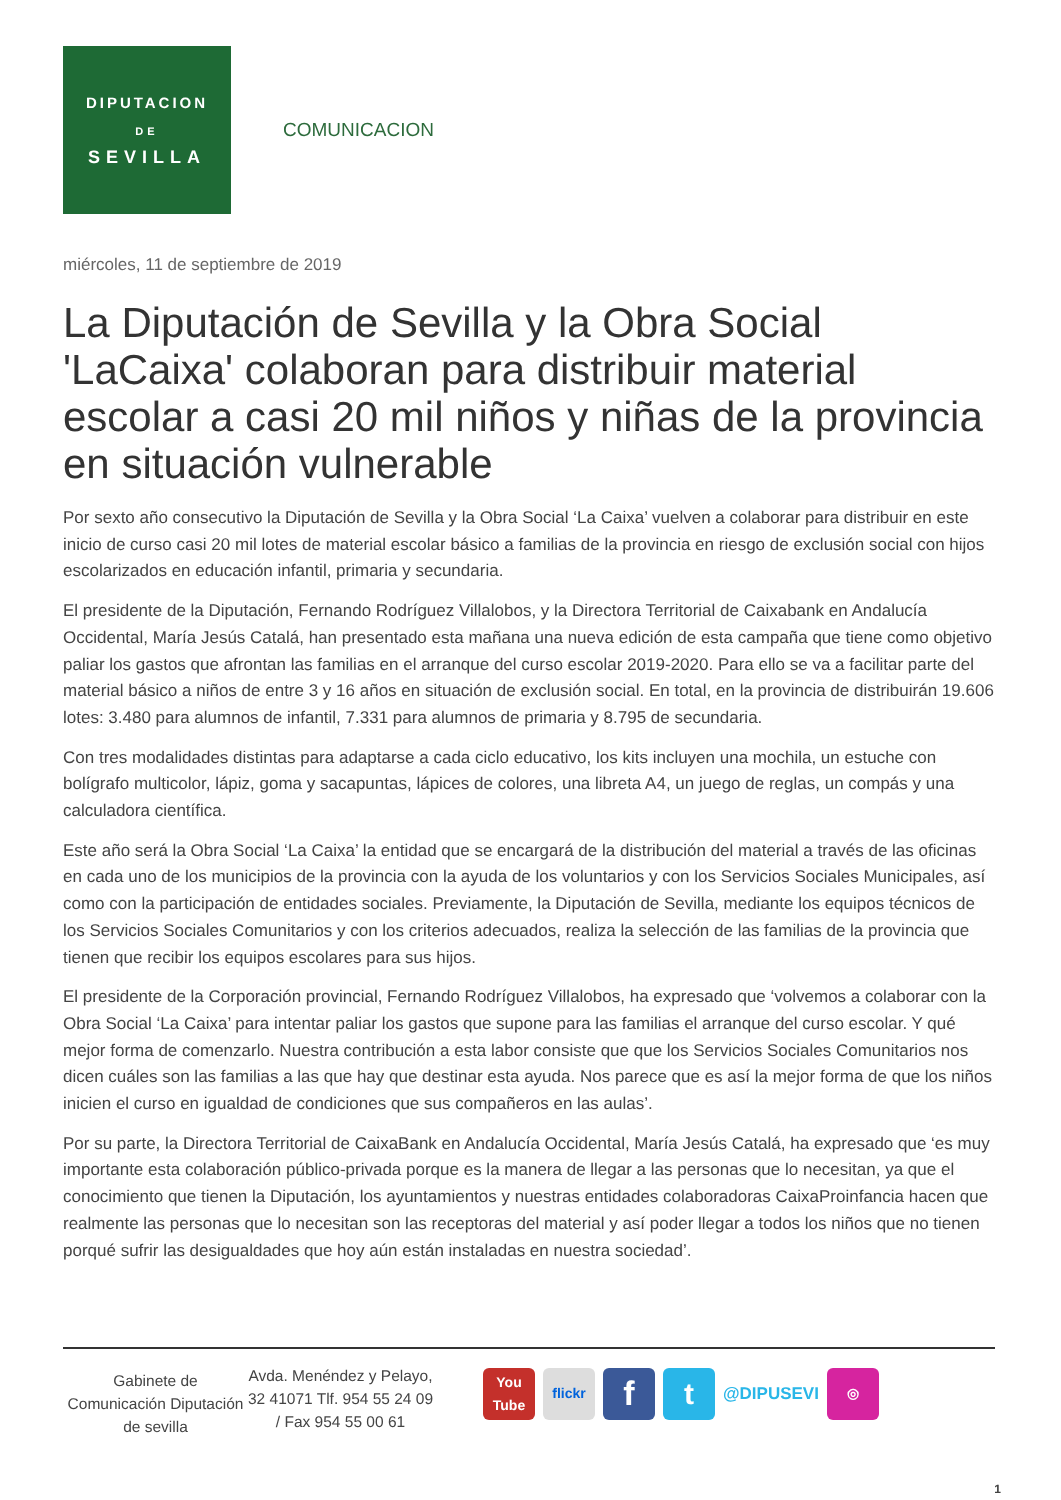DIPUTACION
DE
SEVILLA
COMUNICACION
miércoles, 11 de septiembre de 2019
La Diputación de Sevilla y la Obra Social 'LaCaixa' colaboran para distribuir material escolar a casi 20 mil niños y niñas de la provincia en situación vulnerable
Por sexto año consecutivo la Diputación de Sevilla y la Obra Social ‘La Caixa’ vuelven a colaborar para distribuir en este inicio de curso casi 20 mil lotes de material escolar básico a familias de la provincia en riesgo de exclusión social con hijos escolarizados en educación infantil, primaria y secundaria.
El presidente de la Diputación, Fernando Rodríguez Villalobos, y la Directora Territorial de Caixabank en Andalucía Occidental, María Jesús Catalá, han presentado esta mañana una nueva edición de esta campaña que tiene como objetivo paliar los gastos que afrontan las familias en el arranque del curso escolar 2019-2020. Para ello se va a facilitar parte del material básico a niños de entre 3 y 16 años en situación de exclusión social. En total, en la provincia de distribuirán 19.606 lotes: 3.480 para alumnos de infantil, 7.331 para alumnos de primaria y 8.795 de secundaria.
Con tres modalidades distintas para adaptarse a cada ciclo educativo, los kits incluyen una mochila, un estuche con bolígrafo multicolor, lápiz, goma y sacapuntas, lápices de colores, una libreta A4, un juego de reglas, un compás y una calculadora científica.
Este año será la Obra Social ‘La Caixa’ la entidad que se encargará de la distribución del material a través de las oficinas en cada uno de los municipios de la provincia con la ayuda de los voluntarios y con los Servicios Sociales Municipales, así como con la participación de entidades sociales. Previamente, la Diputación de Sevilla, mediante los equipos técnicos de los Servicios Sociales Comunitarios y con los criterios adecuados, realiza la selección de las familias de la provincia que tienen que recibir los equipos escolares para sus hijos.
El presidente de la Corporación provincial, Fernando Rodríguez Villalobos, ha expresado que ‘volvemos a colaborar con la Obra Social ‘La Caixa’ para intentar paliar los gastos que supone para las familias el arranque del curso escolar. Y qué mejor forma de comenzarlo. Nuestra contribución a esta labor consiste que que los Servicios Sociales Comunitarios nos dicen cuáles son las familias a las que hay que destinar esta ayuda. Nos parece que es así la mejor forma de que los niños inicien el curso en igualdad de condiciones que sus compañeros en las aulas’.
Por su parte, la Directora Territorial de CaixaBank en Andalucía Occidental, María Jesús Catalá, ha expresado que ‘es muy importante esta colaboración público-privada porque es la manera de llegar a las personas que lo necesitan, ya que el conocimiento que tienen la Diputación, los ayuntamientos y nuestras entidades colaboradoras CaixaProinfancia hacen que realmente las personas que lo necesitan son las receptoras del material y así poder llegar a todos los niños que no tienen porqué sufrir las desigualdades que hoy aún están instaladas en nuestra sociedad’.
Gabinete de Comunicación Diputación de sevilla
Avda. Menéndez y Pelayo, 32 41071 Tlf. 954 55 24 09 / Fax 954 55 00 61
You Tube
flickr
f t
@DIPUSEVI
◎
1